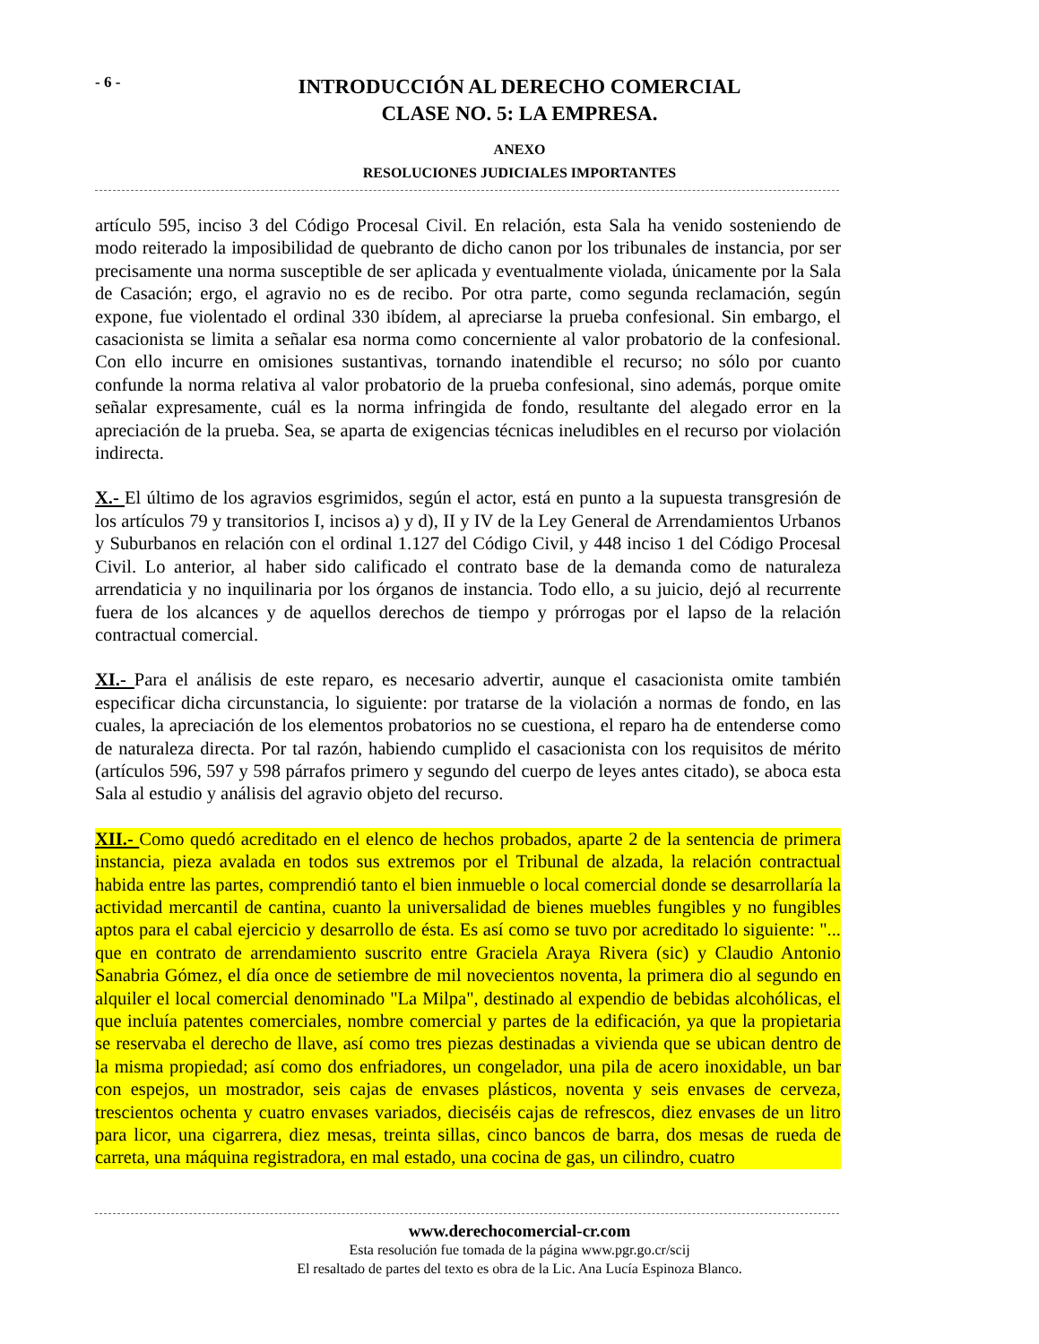- 6 -
INTRODUCCIÓN AL DERECHO COMERCIAL
CLASE NO. 5: LA EMPRESA.
ANEXO
RESOLUCIONES JUDICIALES IMPORTANTES
artículo 595, inciso 3 del Código Procesal Civil. En relación, esta Sala ha venido sosteniendo de modo reiterado la imposibilidad de quebranto de dicho canon por los tribunales de instancia, por ser precisamente una norma susceptible de ser aplicada y eventualmente violada, únicamente por la Sala de Casación; ergo, el agravio no es de recibo. Por otra parte, como segunda reclamación, según expone, fue violentado el ordinal 330 ibídem, al apreciarse la prueba confesional. Sin embargo, el casacionista se limita a señalar esa norma como concerniente al valor probatorio de la confesional. Con ello incurre en omisiones sustantivas, tornando inatendible el recurso; no sólo por cuanto confunde la norma relativa al valor probatorio de la prueba confesional, sino además, porque omite señalar expresamente, cuál es la norma infringida de fondo, resultante del alegado error en la apreciación de la prueba. Sea, se aparta de exigencias técnicas ineludibles en el recurso por violación indirecta.
X.- El último de los agravios esgrimidos, según el actor, está en punto a la supuesta transgresión de los artículos 79 y transitorios I, incisos a) y d), II y IV de la Ley General de Arrendamientos Urbanos y Suburbanos en relación con el ordinal 1.127 del Código Civil, y 448 inciso 1 del Código Procesal Civil. Lo anterior, al haber sido calificado el contrato base de la demanda como de naturaleza arrendaticia y no inquilinaria por los órganos de instancia. Todo ello, a su juicio, dejó al recurrente fuera de los alcances y de aquellos derechos de tiempo y prórrogas por el lapso de la relación contractual comercial.
XI.- Para el análisis de este reparo, es necesario advertir, aunque el casacionista omite también especificar dicha circunstancia, lo siguiente: por tratarse de la violación a normas de fondo, en las cuales, la apreciación de los elementos probatorios no se cuestiona, el reparo ha de entenderse como de naturaleza directa. Por tal razón, habiendo cumplido el casacionista con los requisitos de mérito (artículos 596, 597 y 598 párrafos primero y segundo del cuerpo de leyes antes citado), se aboca esta Sala al estudio y análisis del agravio objeto del recurso.
XII.- Como quedó acreditado en el elenco de hechos probados, aparte 2 de la sentencia de primera instancia, pieza avalada en todos sus extremos por el Tribunal de alzada, la relación contractual habida entre las partes, comprendió tanto el bien inmueble o local comercial donde se desarrollaría la actividad mercantil de cantina, cuanto la universalidad de bienes muebles fungibles y no fungibles aptos para el cabal ejercicio y desarrollo de ésta. Es así como se tuvo por acreditado lo siguiente: "... que en contrato de arrendamiento suscrito entre Graciela Araya Rivera (sic) y Claudio Antonio Sanabria Gómez, el día once de setiembre de mil novecientos noventa, la primera dio al segundo en alquiler el local comercial denominado "La Milpa", destinado al expendio de bebidas alcohólicas, el que incluía patentes comerciales, nombre comercial y partes de la edificación, ya que la propietaria se reservaba el derecho de llave, así como tres piezas destinadas a vivienda que se ubican dentro de la misma propiedad; así como dos enfriadores, un congelador, una pila de acero inoxidable, un bar con espejos, un mostrador, seis cajas de envases plásticos, noventa y seis envases de cerveza, trescientos ochenta y cuatro envases variados, dieciséis cajas de refrescos, diez envases de un litro para licor, una cigarrera, diez mesas, treinta sillas, cinco bancos de barra, dos mesas de rueda de carreta, una máquina registradora, en mal estado, una cocina de gas, un cilindro, cuatro
www.derechocomercial-cr.com
Esta resolución fue tomada de la página www.pgr.go.cr/scij
El resaltado de partes del texto es obra de la Lic. Ana Lucía Espinoza Blanco.